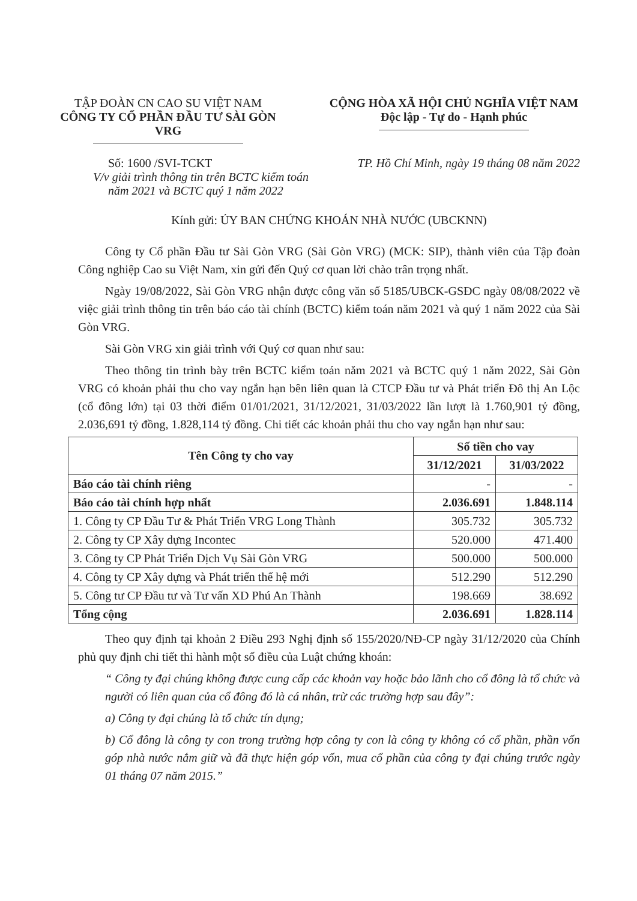TẬP ĐOÀN CN CAO SU VIỆT NAM
CÔNG TY CỔ PHẦN ĐẦU TƯ SÀI GÒN VRG
CỘNG HÒA XÃ HỘI CHỦ NGHĨA VIỆT NAM
Độc lập - Tự do - Hạnh phúc
Số: 1600 /SVI-TCKT
V/v giải trình thông tin trên BCTC kiểm toán
năm 2021 và BCTC quý 1 năm 2022
TP. Hồ Chí Minh, ngày 19 tháng 08 năm 2022
Kính gửi: ỦY BAN CHỨNG KHOÁN NHÀ NƯỚC (UBCKNN)
Công ty Cổ phần Đầu tư Sài Gòn VRG (Sài Gòn VRG) (MCK: SIP), thành viên của Tập đoàn Công nghiệp Cao su Việt Nam, xin gửi đến Quý cơ quan lời chào trân trọng nhất.
Ngày 19/08/2022, Sài Gòn VRG nhận được công văn số 5185/UBCK-GSĐC ngày 08/08/2022 về việc giải trình thông tin trên báo cáo tài chính (BCTC) kiểm toán năm 2021 và quý 1 năm 2022 của Sài Gòn VRG.
Sài Gòn VRG xin giải trình với Quý cơ quan như sau:
Theo thông tin trình bày trên BCTC kiểm toán năm 2021 và BCTC quý 1 năm 2022, Sài Gòn VRG có khoản phải thu cho vay ngắn hạn bên liên quan là CTCP Đầu tư và Phát triển Đô thị An Lộc (cổ đông lớn) tại 03 thời điểm 01/01/2021, 31/12/2021, 31/03/2022 lần lượt là 1.760,901 tỷ đồng, 2.036,691 tỷ đồng, 1.828,114 tỷ đồng. Chi tiết các khoản phải thu cho vay ngắn hạn như sau:
| Tên Công ty cho vay | Số tiền cho vay | |
| --- | --- | --- |
| | 31/12/2021 | 31/03/2022 |
| Báo cáo tài chính riêng | - | - |
| Báo cáo tài chính hợp nhất | 2.036.691 | 1.848.114 |
| 1. Công ty CP Đầu Tư & Phát Triển VRG Long Thành | 305.732 | 305.732 |
| 2. Công ty CP Xây dựng Incontec | 520.000 | 471.400 |
| 3. Công ty CP Phát Triển Dịch Vụ Sài Gòn VRG | 500.000 | 500.000 |
| 4. Công ty CP Xây dựng và Phát triển thế hệ mới | 512.290 | 512.290 |
| 5. Công tư CP Đầu tư và Tư vấn XD Phú An Thành | 198.669 | 38.692 |
| Tổng cộng | 2.036.691 | 1.828.114 |
Theo quy định tại khoản 2 Điều 293 Nghị định số 155/2020/NĐ-CP ngày 31/12/2020 của Chính phủ quy định chi tiết thi hành một số điều của Luật chứng khoán:
“ Công ty đại chúng không được cung cấp các khoản vay hoặc bảo lãnh cho cổ đông là tổ chức và người có liên quan của cổ đông đó là cá nhân, trừ các trường hợp sau đây”:
a) Công ty đại chúng là tổ chức tín dụng;
b) Cổ đông là công ty con trong trường hợp công ty con là công ty không có cổ phần, phần vốn góp nhà nước nắm giữ và đã thực hiện góp vốn, mua cổ phần của công ty đại chúng trước ngày 01 tháng 07 năm 2015.”